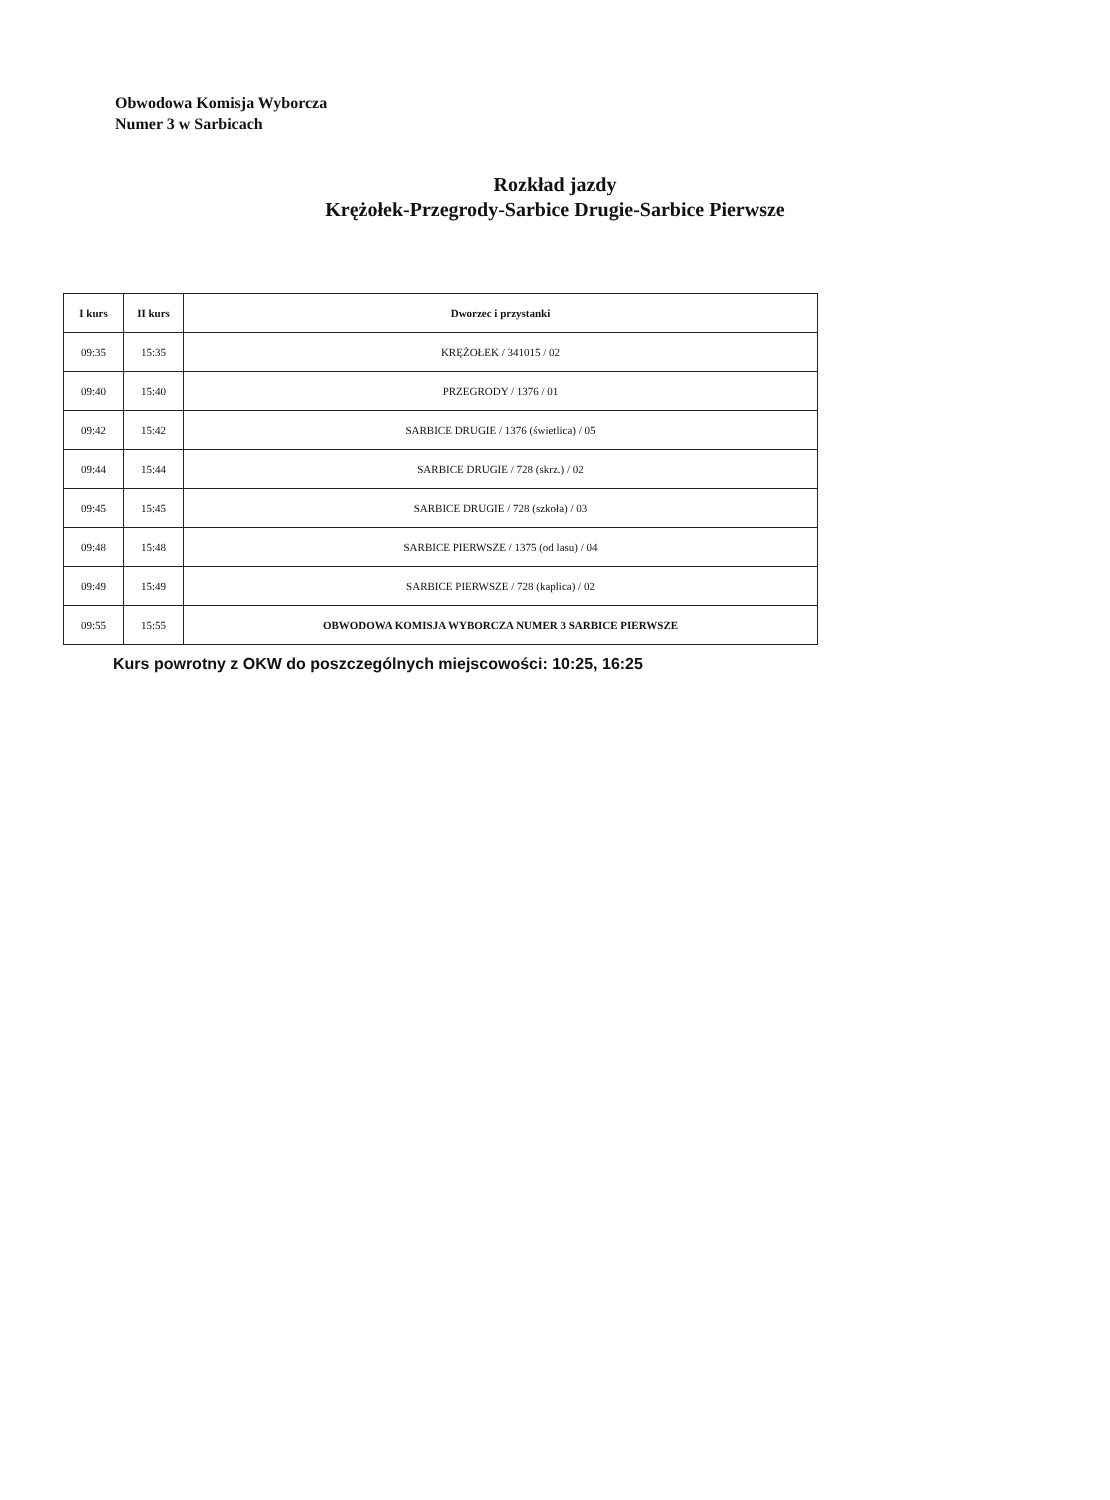Obwodowa Komisja Wyborcza
Numer 3 w Sarbicach
Rozkład jazdy
Krężołek-Przegrody-Sarbice Drugie-Sarbice Pierwsze
| I kurs | II kurs | Dworzec i przystanki |
| --- | --- | --- |
| 09:35 | 15:35 | KRĘŻOŁEK / 341015 / 02 |
| 09:40 | 15:40 | PRZEGRODY / 1376 / 01 |
| 09:42 | 15:42 | SARBICE DRUGIE / 1376 (świetlica) / 05 |
| 09:44 | 15:44 | SARBICE DRUGIE / 728 (skrz.) / 02 |
| 09:45 | 15:45 | SARBICE DRUGIE / 728 (szkoła) / 03 |
| 09:48 | 15:48 | SARBICE PIERWSZE / 1375 (od lasu) / 04 |
| 09:49 | 15:49 | SARBICE PIERWSZE / 728 (kaplica) / 02 |
| 09:55 | 15:55 | OBWODOWA KOMISJA WYBORCZA NUMER 3 SARBICE PIERWSZE |
Kurs powrotny z OKW do poszczególnych miejscowości: 10:25, 16:25